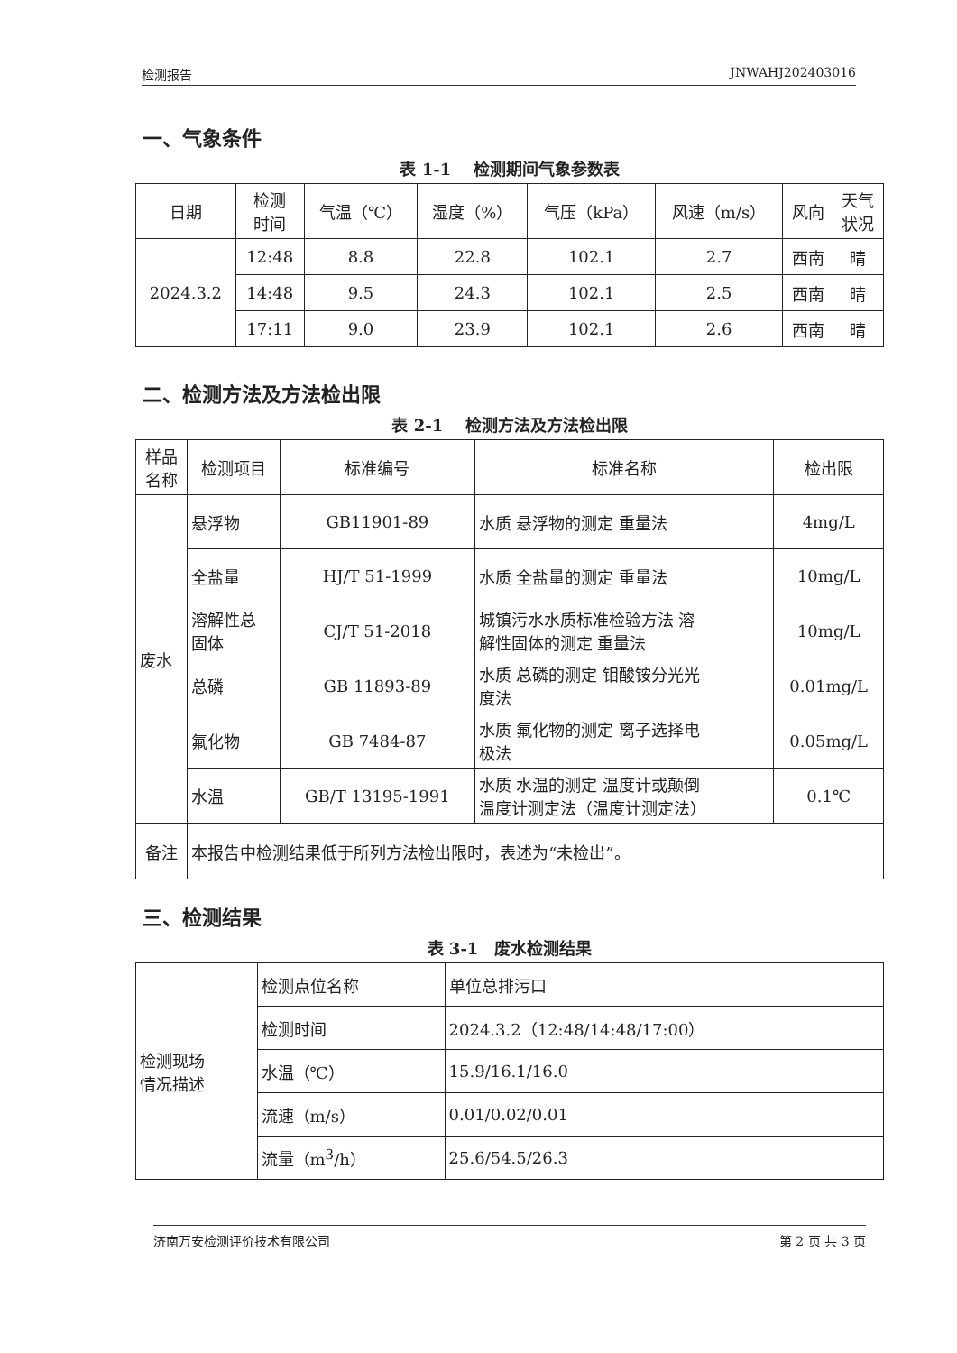检测报告 JNWAHJ202403016
一、气象条件
表 1-1　 检测期间气象参数表
| 日期 | 检测 时间 | 气温（℃） | 湿度（%） | 气压（kPa） | 风速（m/s） | 风向 | 天气 状况 |
| --- | --- | --- | --- | --- | --- | --- | --- |
| 2024.3.2 | 12:48 | 8.8 | 22.8 | 102.1 | 2.7 | 西南 | 晴 |
| | 14:48 | 9.5 | 24.3 | 102.1 | 2.5 | 西南 | 晴 |
| | 17:11 | 9.0 | 23.9 | 102.1 | 2.6 | 西南 | 晴 |
二、检测方法及方法检出限
表 2-1　 检测方法及方法检出限
| 样品 名称 | 检测项目 | 标准编号 | 标准名称 | 检出限 |
| --- | --- | --- | --- | --- |
| 废水 | 悬浮物 | GB11901-89 | 水质 悬浮物的测定 重量法 | 4mg/L |
| | 全盐量 | HJ/T 51-1999 | 水质 全盐量的测定 重量法 | 10mg/L |
| | 溶解性总 固体 | CJ/T 51-2018 | 城镇污水水质标准检验方法 溶 解性固体的测定 重量法 | 10mg/L |
| | 总磷 | GB 11893-89 | 水质 总磷的测定 钼酸铵分光光 度法 | 0.01mg/L |
| | 氟化物 | GB 7484-87 | 水质 氟化物的测定 离子选择电 极法 | 0.05mg/L |
| | 水温 | GB/T 13195-1991 | 水质 水温的测定 温度计或颠倒 温度计测定法（温度计测定法） | 0.1℃ |
| 备注 | 本报告中检测结果低于所列方法检出限时，表述为“未检出”。 | | | |
三、检测结果
表 3-1　废水检测结果
| 检测现场 情况描述 | 检测点位名称 | 单位总排污口 |
| | 检测时间 | 2024.3.2（12:48/14:48/17:00） |
| | 水温（℃） | 15.9/16.1/16.0 |
| | 流速（m/s） | 0.01/0.02/0.01 |
| | 流量（m<sup>3</sup>/h） | 25.6/54.5/26.3 |
济南万安检测评价技术有限公司 第 2 页 共 3 页